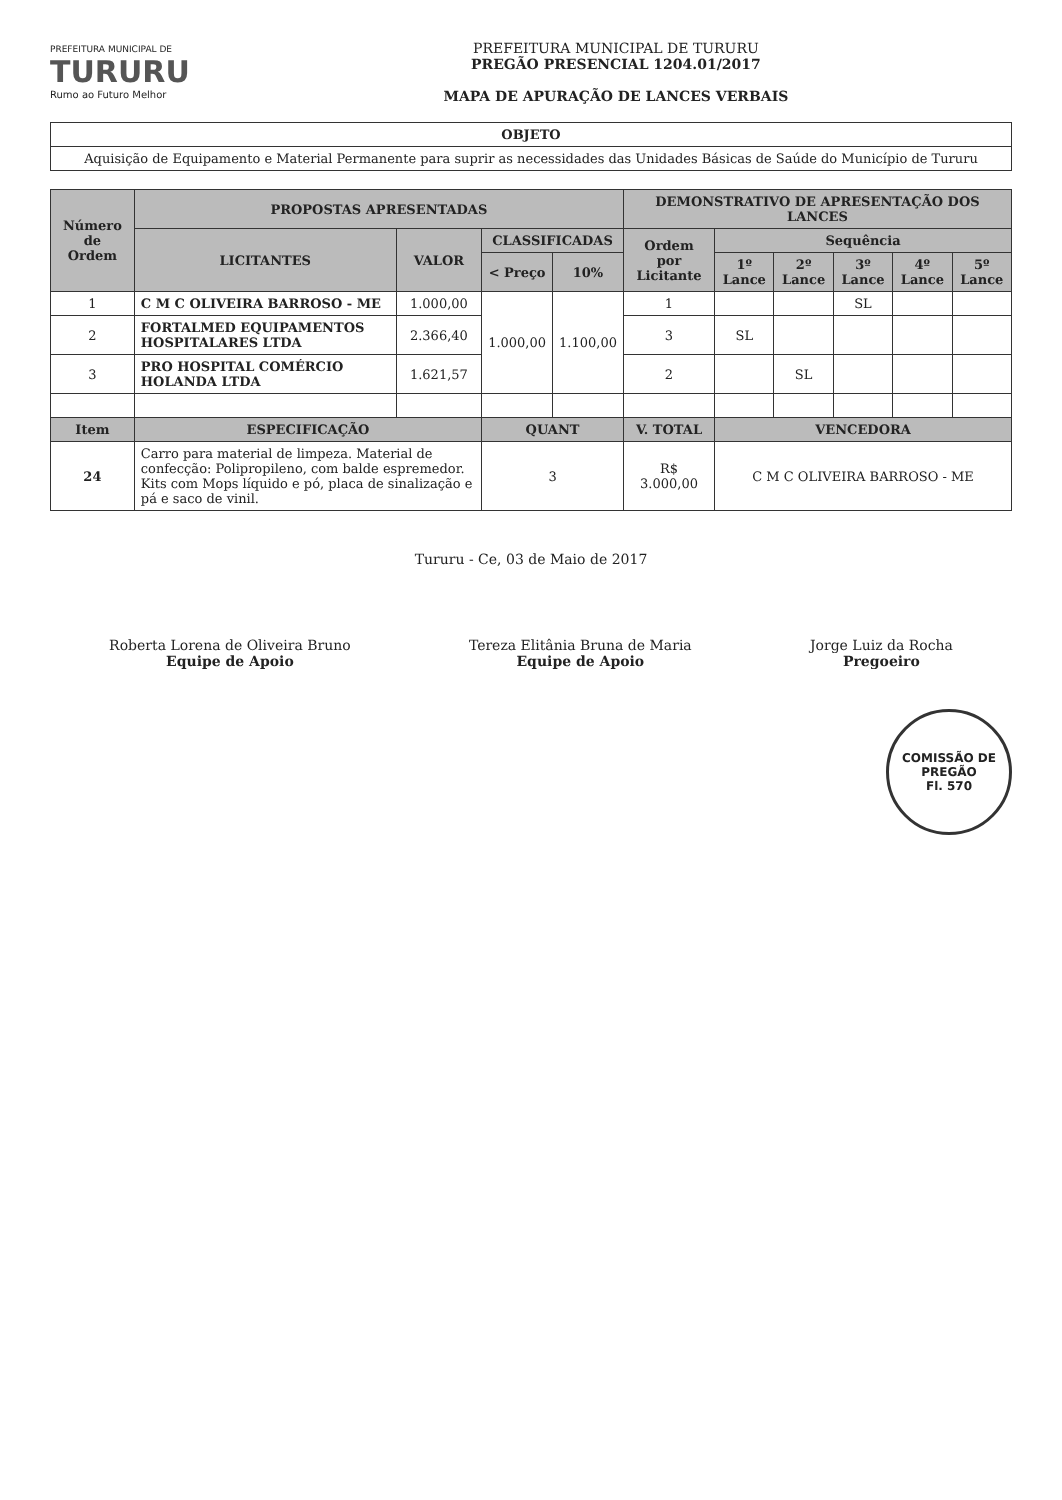PREFEITURA MUNICIPAL DE
TURURU
Rumo ao Futuro Melhor
PREFEITURA MUNICIPAL DE TURURU
PREGÃO PRESENCIAL 1204.01/2017
MAPA DE APURAÇÃO DE LANCES VERBAIS
| OBJETO |
| --- |
| Aquisição de Equipamento e Material Permanente para suprir as necessidades das Unidades Básicas de Saúde do Município de Tururu |
| Número de Ordem | PROPOSTAS APRESENTADAS | | | | DEMONSTRATIVO DE APRESENTAÇÃO DOS LANCES | | | | | |
| --- | --- | --- | --- | --- | --- | --- | --- | --- | --- | --- |
| | LICITANTES | VALOR | CLASSIFICADAS | | Ordem por Licitante | Sequência | | | | |
| | | | < Preço | 10% | | 1º Lance | 2º Lance | 3º Lance | 4º Lance | 5º Lance |
| 1 | C M C OLIVEIRA BARROSO - ME | 1.000,00 | 1.000,00 | 1.100,00 | 1 | | | SL | | |
| 2 | FORTALMED EQUIPAMENTOS HOSPITALARES LTDA | 2.366,40 | | | 3 | SL | | | | |
| 3 | PRO HOSPITAL COMÉRCIO HOLANDA LTDA | 1.621,57 | | | 2 | | SL | | | |
| Item | ESPECIFICAÇÃO | | QUANT | | V. TOTAL | VENCEDORA | | | | |
| 24 | Carro para material de limpeza. Material de confecção: Polipropileno, com balde espremedor. Kits com Mops líquido e pó, placa de sinalização e pá e saco de vinil. | | 3 | | R$ 3.000,00 | C M C OLIVEIRA BARROSO - ME | | | | |
Tururu - Ce, 03 de Maio de 2017
Roberta Lorena de Oliveira Bruno
Equipe de Apoio
Tereza Elitânia Bruna de Maria
Equipe de Apoio
Jorge Luiz da Rocha
Pregoeiro
COMISSÃO DE PREGÃO
Fl. 570